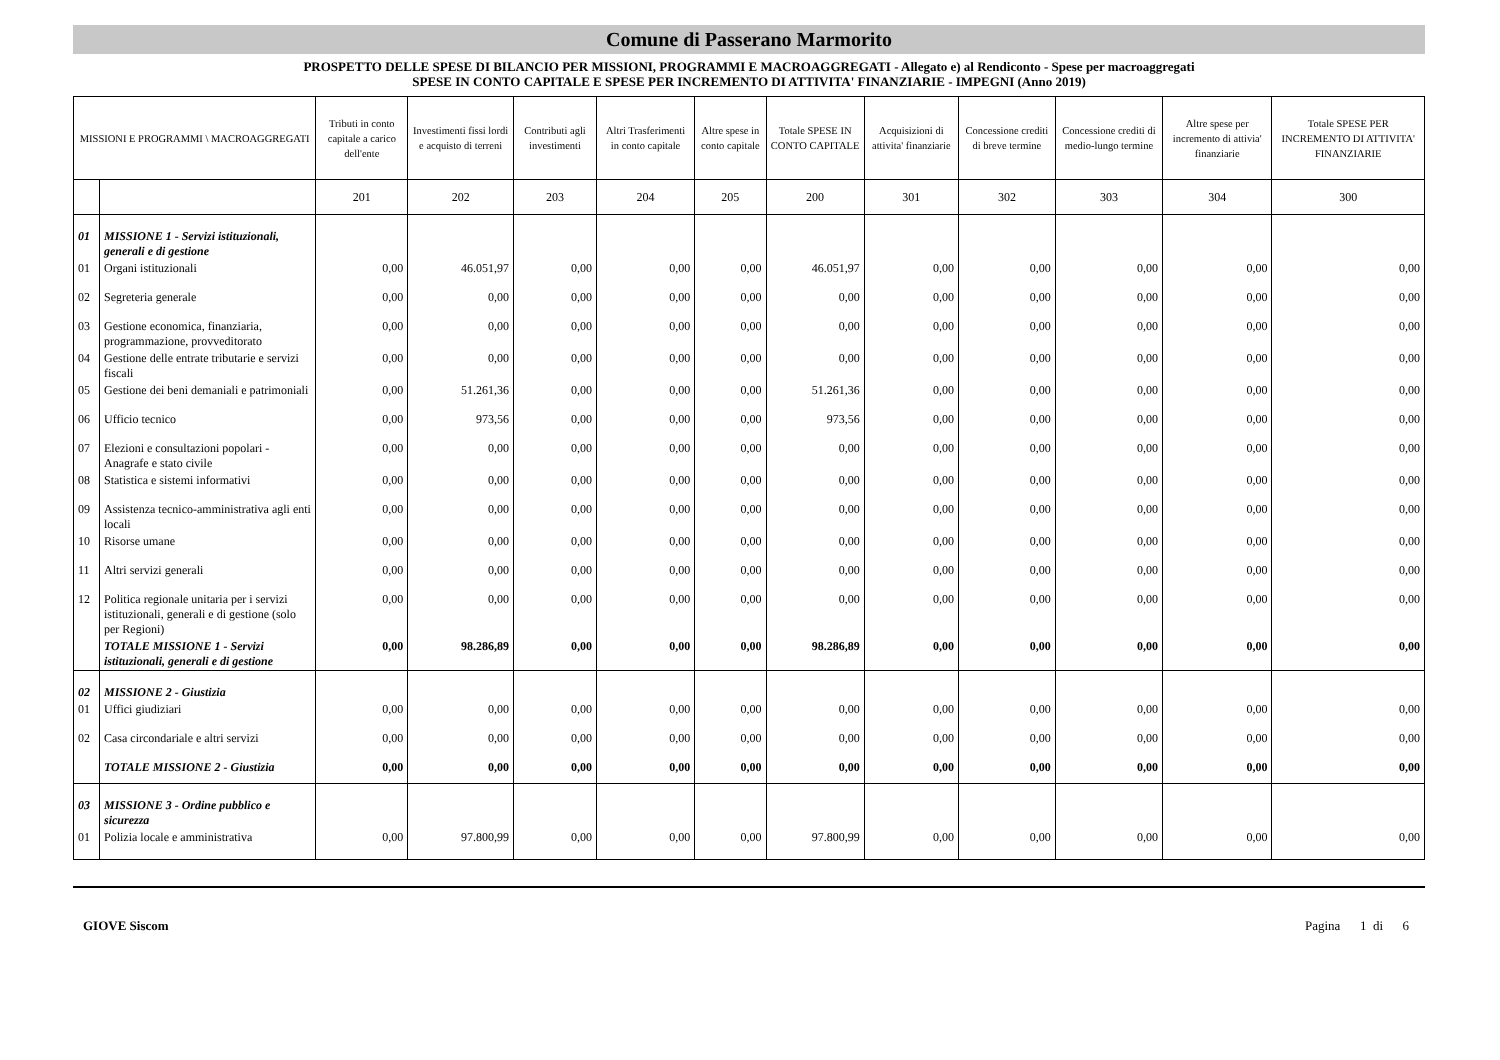Comune di Passerano Marmorito
PROSPETTO DELLE SPESE DI BILANCIO PER MISSIONI, PROGRAMMI E MACROAGGREGATI - Allegato e) al Rendiconto - Spese per macroaggregati
SPESE IN CONTO CAPITALE E SPESE PER INCREMENTO DI ATTIVITA' FINANZIARIE - IMPEGNI (Anno 2019)
| MISSIONI E PROGRAMMI \ MACROAGGREGATI | | Tributi in conto capitale a carico dell'ente | Investimenti fissi lordi e acquisto di terreni | Contributi agli investimenti | Altri Trasferimenti in conto capitale | Altre spese in conto capitale | Totale SPESE IN CONTO CAPITALE | Acquisizioni di attivita' finanziarie | Concessione crediti di breve termine | Concessione crediti di medio-lungo termine | Altre spese per incremento di attivia' finanziarie | Totale SPESE PER INCREMENTO DI ATTIVITA' FINANZIARIE |
| --- | --- | --- | --- | --- | --- | --- | --- | --- | --- | --- | --- | --- |
| | | 201 | 202 | 203 | 204 | 205 | 200 | 301 | 302 | 303 | 304 | 300 |
| 01 | MISSIONE 1 - Servizi istituzionali, generali e di gestione | | | | | | | | | | | |
| 01 | Organi istituzionali | 0,00 | 46.051,97 | 0,00 | 0,00 | 0,00 | 46.051,97 | 0,00 | 0,00 | 0,00 | 0,00 | 0,00 |
| 02 | Segreteria generale | 0,00 | 0,00 | 0,00 | 0,00 | 0,00 | 0,00 | 0,00 | 0,00 | 0,00 | 0,00 | 0,00 |
| 03 | Gestione economica, finanziaria, programmazione, provveditorato | 0,00 | 0,00 | 0,00 | 0,00 | 0,00 | 0,00 | 0,00 | 0,00 | 0,00 | 0,00 | 0,00 |
| 04 | Gestione delle entrate tributarie e servizi fiscali | 0,00 | 0,00 | 0,00 | 0,00 | 0,00 | 0,00 | 0,00 | 0,00 | 0,00 | 0,00 | 0,00 |
| 05 | Gestione dei beni demaniali e patrimoniali | 0,00 | 51.261,36 | 0,00 | 0,00 | 0,00 | 51.261,36 | 0,00 | 0,00 | 0,00 | 0,00 | 0,00 |
| 06 | Ufficio tecnico | 0,00 | 973,56 | 0,00 | 0,00 | 0,00 | 973,56 | 0,00 | 0,00 | 0,00 | 0,00 | 0,00 |
| 07 | Elezioni e consultazioni popolari - Anagrafe e stato civile | 0,00 | 0,00 | 0,00 | 0,00 | 0,00 | 0,00 | 0,00 | 0,00 | 0,00 | 0,00 | 0,00 |
| 08 | Statistica e sistemi informativi | 0,00 | 0,00 | 0,00 | 0,00 | 0,00 | 0,00 | 0,00 | 0,00 | 0,00 | 0,00 | 0,00 |
| 09 | Assistenza tecnico-amministrativa agli enti locali | 0,00 | 0,00 | 0,00 | 0,00 | 0,00 | 0,00 | 0,00 | 0,00 | 0,00 | 0,00 | 0,00 |
| 10 | Risorse umane | 0,00 | 0,00 | 0,00 | 0,00 | 0,00 | 0,00 | 0,00 | 0,00 | 0,00 | 0,00 | 0,00 |
| 11 | Altri servizi generali | 0,00 | 0,00 | 0,00 | 0,00 | 0,00 | 0,00 | 0,00 | 0,00 | 0,00 | 0,00 | 0,00 |
| 12 | Politica regionale unitaria per i servizi istituzionali, generali e di gestione (solo per Regioni) | 0,00 | 0,00 | 0,00 | 0,00 | 0,00 | 0,00 | 0,00 | 0,00 | 0,00 | 0,00 | 0,00 |
| | TOTALE MISSIONE 1 - Servizi istituzionali, generali e di gestione | 0,00 | 98.286,89 | 0,00 | 0,00 | 0,00 | 98.286,89 | 0,00 | 0,00 | 0,00 | 0,00 | 0,00 |
| 02 | MISSIONE 2 - Giustizia | | | | | | | | | | | |
| 01 | Uffici giudiziari | 0,00 | 0,00 | 0,00 | 0,00 | 0,00 | 0,00 | 0,00 | 0,00 | 0,00 | 0,00 | 0,00 |
| 02 | Casa circondariale e altri servizi | 0,00 | 0,00 | 0,00 | 0,00 | 0,00 | 0,00 | 0,00 | 0,00 | 0,00 | 0,00 | 0,00 |
| | TOTALE MISSIONE 2 - Giustizia | 0,00 | 0,00 | 0,00 | 0,00 | 0,00 | 0,00 | 0,00 | 0,00 | 0,00 | 0,00 | 0,00 |
| 03 | MISSIONE 3 - Ordine pubblico e sicurezza | | | | | | | | | | | |
| 01 | Polizia locale e amministrativa | 0,00 | 97.800,99 | 0,00 | 0,00 | 0,00 | 97.800,99 | 0,00 | 0,00 | 0,00 | 0,00 | 0,00 |
GIOVE Siscom Pagina 1 di 6